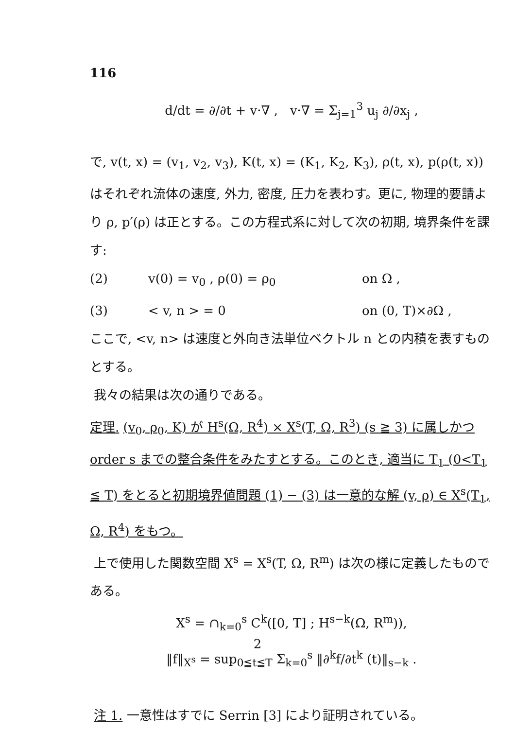116
d/dt = ∂/∂t + v·∇ , v·∇ = Σ<sub>j=1</sub><sup>3</sup> u<sub>j</sub> ∂/∂x<sub>j</sub> ,
で, v(t, x) = (v<sub>1</sub>, v<sub>2</sub>, v<sub>3</sub>), K(t, x) = (K<sub>1</sub>, K<sub>2</sub>, K<sub>3</sub>), ρ(t, x), p(ρ(t, x)) はそれぞれ流体の速度, 外力, 密度, 圧力を表わす。更に, 物理的要請より ρ, p′(ρ) は正とする。この方程式系に対して次の初期, 境界条件を課す:
(2) v(0) = v<sub>0</sub> , ρ(0) = ρ<sub>0</sub> on Ω ,
(3) < v, n > = 0 on (0, T)×∂Ω ,
ここで, <v, n> は速度と外向き法単位ベクトル n との内積を表すものとする。
我々の結果は次の通りである。
定理. (v<sub>0</sub>, ρ<sub>0</sub>, K) が H<sup>s</sup>(Ω, R<sup>4</sup>) × X<sup>s</sup>(T, Ω, R<sup>3</sup>) (s ≧ 3) に属しかつ order s までの整合条件をみたすとする。このとき, 適当に T<sub>1</sub> (0<T<sub>1</sub> ≦ T) をとると初期境界値問題 (1) − (3) は一意的な解 (v, ρ) ∈ X<sup>s</sup>(T<sub>1</sub>, Ω, R<sup>4</sup>) をもつ。
上で使用した関数空間 X<sup>s</sup> = X<sup>s</sup>(T, Ω, R<sup>m</sup>) は次の様に定義したものである。
X<sup>s</sup> = ∩<sub>k=0</sub><sup>s</sup> C<sup>k</sup>([0, T] ; H<sup>s−k</sup>(Ω, R<sup>m</sup>)),
‖f‖<sub>X<sup>s</sup></sub> = sup<sub>0≦t≦T</sub> Σ<sub>k=0</sub><sup>s</sup> ‖∂<sup>k</sup>f/∂t<sup>k</sup> (t)‖<sub>s−k</sub> .
注 1. 一意性はすでに Serrin [3] により証明されている。
2